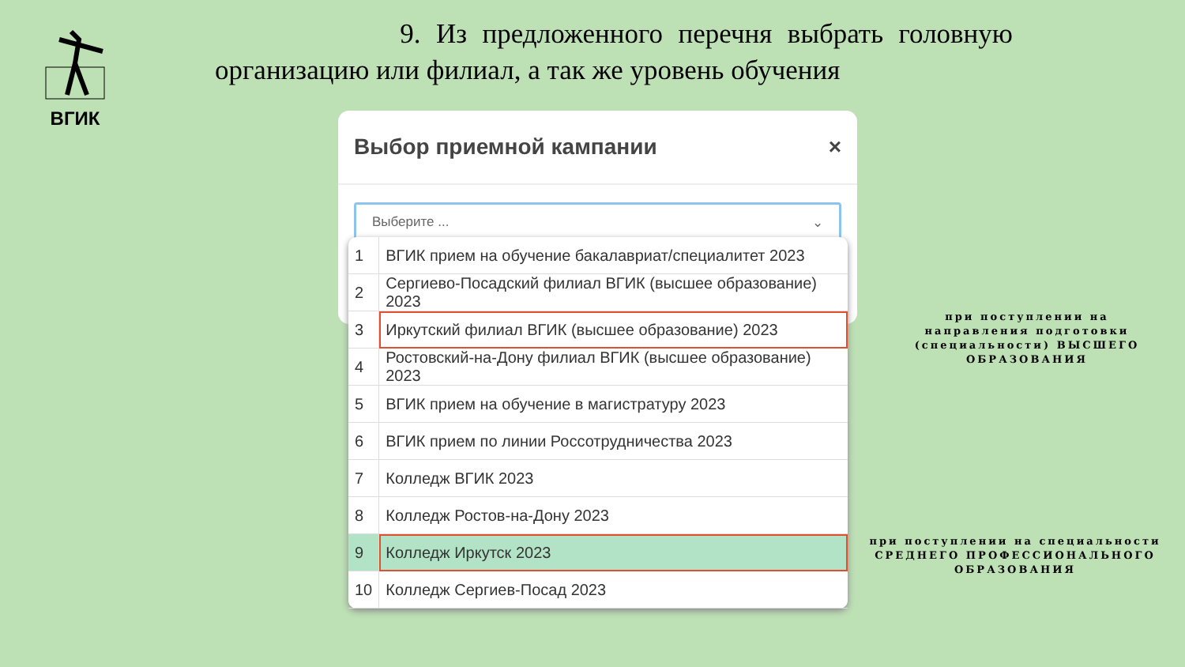ВГИК
9. Из предложенного перечня выбрать головную организацию или филиал, а так же уровень обучения
Выбор приемной кампании ×
Выберите ... ⌄
| 1 | ВГИК прием на обучение бакалавриат/специалитет 2023 |
| 2 | Сергиево-Посадский филиал ВГИК (высшее образование) 2023 |
| 3 | Иркутский филиал ВГИК (высшее образование) 2023 |
| 4 | Ростовский-на-Дону филиал ВГИК (высшее образование) 2023 |
| 5 | ВГИК прием на обучение в магистратуру 2023 |
| 6 | ВГИК прием по линии Россотрудничества 2023 |
| 7 | Колледж ВГИК 2023 |
| 8 | Колледж Ростов-на-Дону 2023 |
| 9 | Колледж Иркутск 2023 |
| 10 | Колледж Сергиев-Посад 2023 |
при поступлении на направления подготовки (специальности) ВЫСШЕГО ОБРАЗОВАНИЯ
при поступлении на специальности СРЕДНЕГО ПРОФЕССИОНАЛЬНОГО ОБРАЗОВАНИЯ